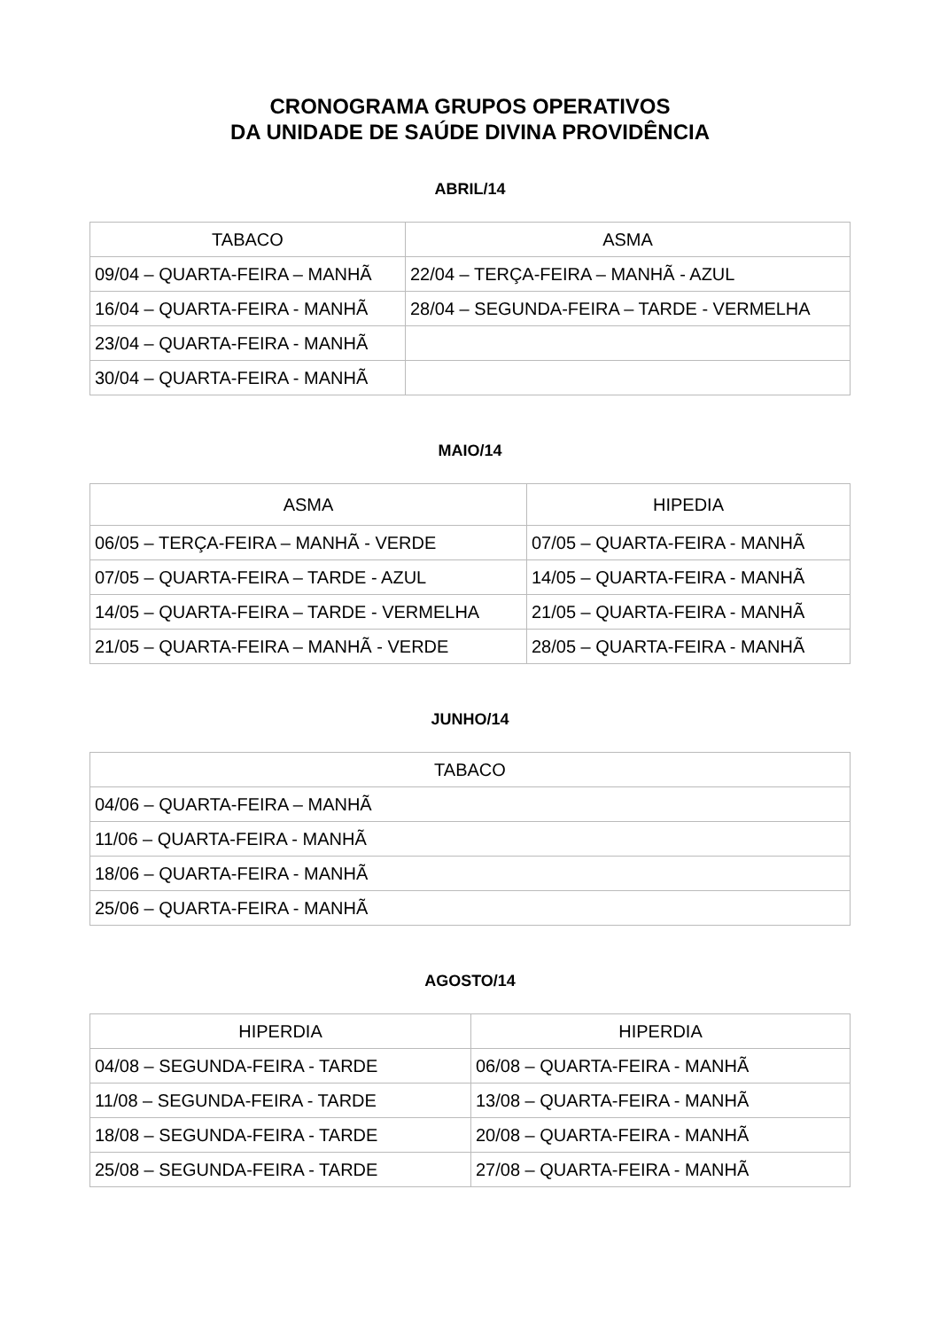CRONOGRAMA GRUPOS OPERATIVOS
DA UNIDADE DE SAÚDE DIVINA PROVIDÊNCIA
ABRIL/14
| TABACO | ASMA |
| --- | --- |
| 09/04 – QUARTA-FEIRA – MANHÃ | 22/04 – TERÇA-FEIRA – MANHÃ - AZUL |
| 16/04 – QUARTA-FEIRA - MANHÃ | 28/04 – SEGUNDA-FEIRA – TARDE - VERMELHA |
| 23/04 – QUARTA-FEIRA - MANHÃ | |
| 30/04 – QUARTA-FEIRA - MANHÃ | |
MAIO/14
| ASMA | HIPEDIA |
| --- | --- |
| 06/05 – TERÇA-FEIRA – MANHÃ - VERDE | 07/05 – QUARTA-FEIRA - MANHÃ |
| 07/05 – QUARTA-FEIRA – TARDE - AZUL | 14/05 – QUARTA-FEIRA - MANHÃ |
| 14/05 – QUARTA-FEIRA – TARDE - VERMELHA | 21/05 – QUARTA-FEIRA - MANHÃ |
| 21/05 – QUARTA-FEIRA – MANHÃ - VERDE | 28/05 – QUARTA-FEIRA - MANHÃ |
JUNHO/14
| TABACO |
| --- |
| 04/06 – QUARTA-FEIRA – MANHÃ |
| 11/06 – QUARTA-FEIRA - MANHÃ |
| 18/06 – QUARTA-FEIRA - MANHÃ |
| 25/06 – QUARTA-FEIRA - MANHÃ |
AGOSTO/14
| HIPERDIA | HIPERDIA |
| --- | --- |
| 04/08 – SEGUNDA-FEIRA - TARDE | 06/08 – QUARTA-FEIRA - MANHÃ |
| 11/08 – SEGUNDA-FEIRA - TARDE | 13/08 – QUARTA-FEIRA - MANHÃ |
| 18/08 – SEGUNDA-FEIRA - TARDE | 20/08 – QUARTA-FEIRA - MANHÃ |
| 25/08 – SEGUNDA-FEIRA - TARDE | 27/08 – QUARTA-FEIRA - MANHÃ |